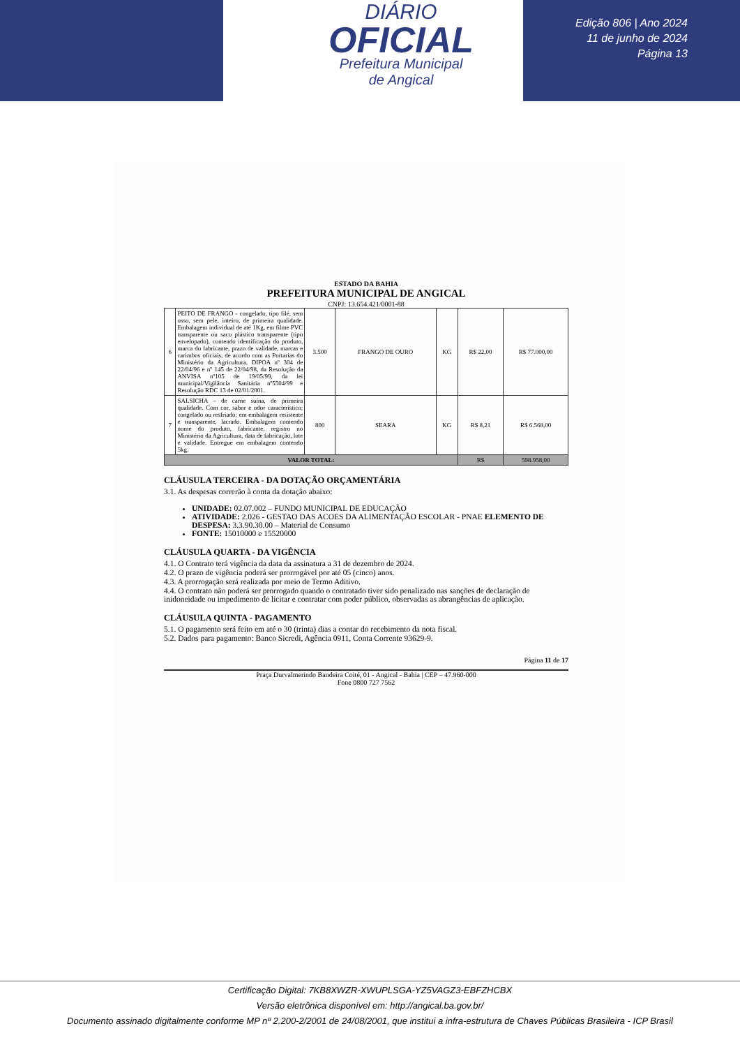DIÁRIO
OFICIAL
Prefeitura Municipal
de Angical
Edição 806 | Ano 2024
11 de junho de 2024
Página 13
ESTADO DA BAHIA
PREFEITURA MUNICIPAL DE ANGICAL
CNPJ: 13.654.421/0001-88
| 6 | PEITO DE FRANGO - congelado, tipo filé, sem osso, sem pele, inteiro, de primeira qualidade. Embalagem individual de até 1Kg, em filme PVC transparente ou saco plástico transparente (tipo envelopado), contendo identificação do produto, marca do fabricante, prazo de validade, marcas e carimbos oficiais, de acordo com as Portarias do Ministério da Agricultura, DIPOA nº 304 de 22/04/96 e nº 145 de 22/04/98, da Resolução da ANVISA nº105 de 19/05/99, da lei municipal/Vigilância Sanitária nº5504/99 e Resolução RDC 13 de 02/01/2001. | 3.500 | FRANGO DE OURO | KG | R$ 22,00 | R$ 77.000,00 |
| 7 | SALSICHA – de carne suína, de primeira qualidade. Com cor, sabor e odor característico; congelado ou resfriado; em embalagem resistente e transparente, lacrado. Embalagem contendo nome do produto, fabricante, registro no Ministério da Agricultura, data de fabricação, lote e validade. Entregue em embalagem contendo 5kg. | 800 | SEARA | KG | R$ 8,21 | R$ 6.568,00 |
| VALOR TOTAL: | | | | | R$ | 598.958,00 |
CLÁUSULA TERCEIRA - DA DOTAÇÃO ORÇAMENTÁRIA
3.1. As despesas correrão à conta da dotação abaixo:
UNIDADE: 02.07.002 – FUNDO MUNICIPAL DE EDUCAÇÃO
ATIVIDADE: 2.026 - GESTAO DAS ACOES DA ALIMENTAÇÃO ESCOLAR - PNAE ELEMENTO DE DESPESA: 3.3.90.30.00 – Material de Consumo
FONTE: 15010000 e 15520000
CLÁUSULA QUARTA - DA VIGÊNCIA
4.1. O Contrato terá vigência da data da assinatura a 31 de dezembro de 2024.
4.2. O prazo de vigência poderá ser prorrogável por até 05 (cinco) anos.
4.3. A prorrogação será realizada por meio de Termo Aditivo.
4.4. O contrato não poderá ser prorrogado quando o contratado tiver sido penalizado nas sanções de declaração de inidoneidade ou impedimento de licitar e contratar com poder público, observadas as abrangências de aplicação.
CLÁUSULA QUINTA - PAGAMENTO
5.1. O pagamento será feito em até o 30 (trinta) dias a contar do recebimento da nota fiscal.
5.2. Dados para pagamento: Banco Sicredi, Agência 0911, Conta Corrente 93629-9.
Página 11 de 17
Praça Durvalmerindo Bandeira Coité, 01 - Angical - Bahia | CEP – 47.960-000
Fone 0800 727 7562
Certificação Digital: 7KB8XWZR-XWUPLSGA-YZ5VAGZ3-EBFZHCBX
Versão eletrônica disponível em: http://angical.ba.gov.br/
Documento assinado digitalmente conforme MP nº 2.200-2/2001 de 24/08/2001, que institui a infra-estrutura de Chaves Públicas Brasileira - ICP Brasil